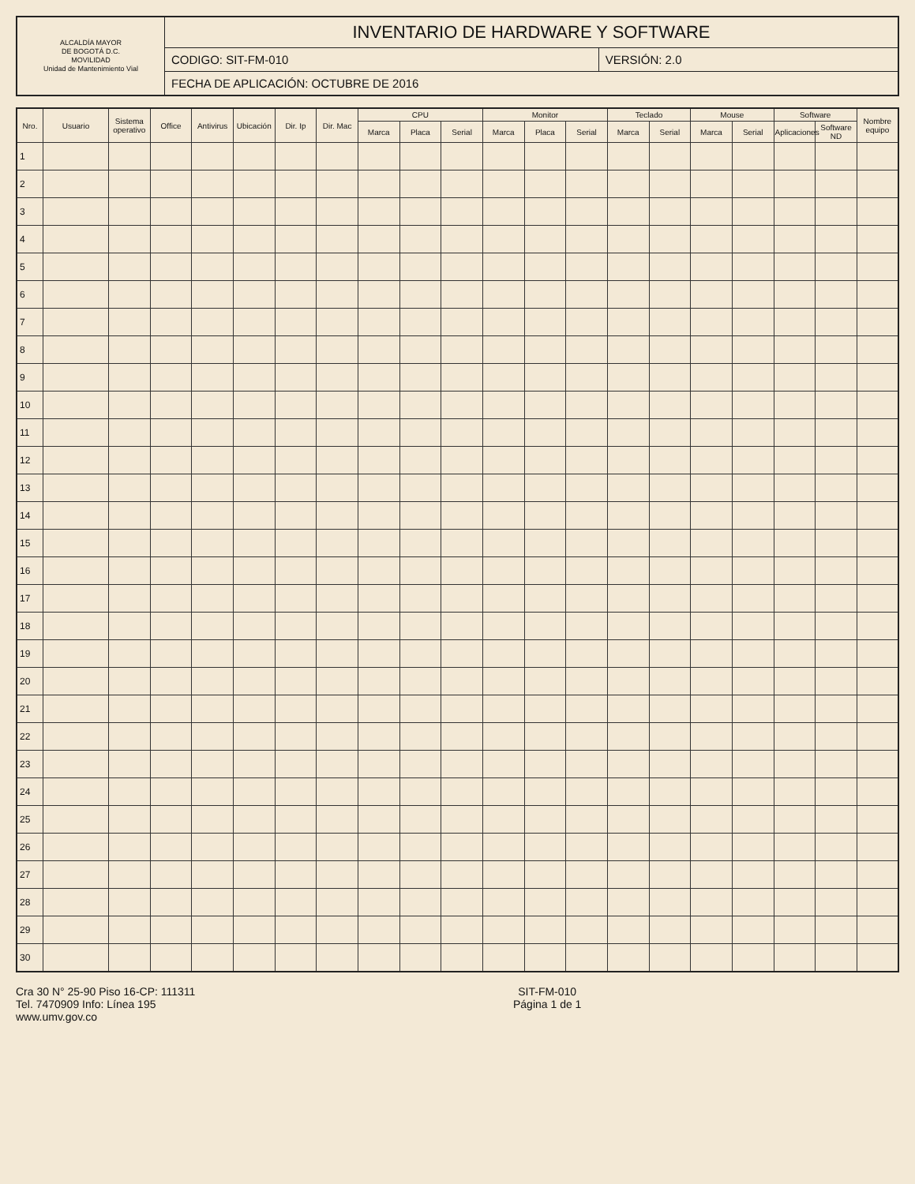| ALCALDÍA MAYOR DE BOGOTÁ D.C. MOVILIDAD Unidad de Mantenimiento Vial | INVENTARIO DE HARDWARE Y SOFTWARE | |
| | CODIGO: SIT-FM-010 | VERSIÓN: 2.0 |
| | FECHA DE APLICACIÓN: OCTUBRE DE 2016 | |
| Nro. | Usuario | Sistema operativo | Office | Antivirus | Ubicación | Dir. Ip | Dir. Mac | CPU | | | Monitor | | | Teclado | | Mouse | | Software | | Nombre equipo |
| --- | --- | --- | --- | --- | --- | --- | --- | --- | --- | --- | --- | --- | --- | --- | --- | --- | --- | --- | --- | --- |
| | | | | | | | | Marca | Placa | Serial | Marca | Placa | Serial | Marca | Serial | Marca | Serial | Aplicaciones | Software ND | |
| 1 | | | | | | | | | | | | | | | | | | | | |
| 2 | | | | | | | | | | | | | | | | | | | | |
| 3 | | | | | | | | | | | | | | | | | | | | |
| 4 | | | | | | | | | | | | | | | | | | | | |
| 5 | | | | | | | | | | | | | | | | | | | | |
| 6 | | | | | | | | | | | | | | | | | | | | |
| 7 | | | | | | | | | | | | | | | | | | | | |
| 8 | | | | | | | | | | | | | | | | | | | | |
| 9 | | | | | | | | | | | | | | | | | | | | |
| 10 | | | | | | | | | | | | | | | | | | | | |
| 11 | | | | | | | | | | | | | | | | | | | | |
| 12 | | | | | | | | | | | | | | | | | | | | |
| 13 | | | | | | | | | | | | | | | | | | | | |
| 14 | | | | | | | | | | | | | | | | | | | | |
| 15 | | | | | | | | | | | | | | | | | | | | |
| 16 | | | | | | | | | | | | | | | | | | | | |
| 17 | | | | | | | | | | | | | | | | | | | | |
| 18 | | | | | | | | | | | | | | | | | | | | |
| 19 | | | | | | | | | | | | | | | | | | | | |
| 20 | | | | | | | | | | | | | | | | | | | | |
| 21 | | | | | | | | | | | | | | | | | | | | |
| 22 | | | | | | | | | | | | | | | | | | | | |
| 23 | | | | | | | | | | | | | | | | | | | | |
| 24 | | | | | | | | | | | | | | | | | | | | |
| 25 | | | | | | | | | | | | | | | | | | | | |
| 26 | | | | | | | | | | | | | | | | | | | | |
| 27 | | | | | | | | | | | | | | | | | | | | |
| 28 | | | | | | | | | | | | | | | | | | | | |
| 29 | | | | | | | | | | | | | | | | | | | | |
| 30 | | | | | | | | | | | | | | | | | | | | |
Cra 30 N° 25-90 Piso 16-CP: 111311
Tel. 7470909 Info: Línea 195
www.umv.gov.co
SIT-FM-010
Página 1 de 1